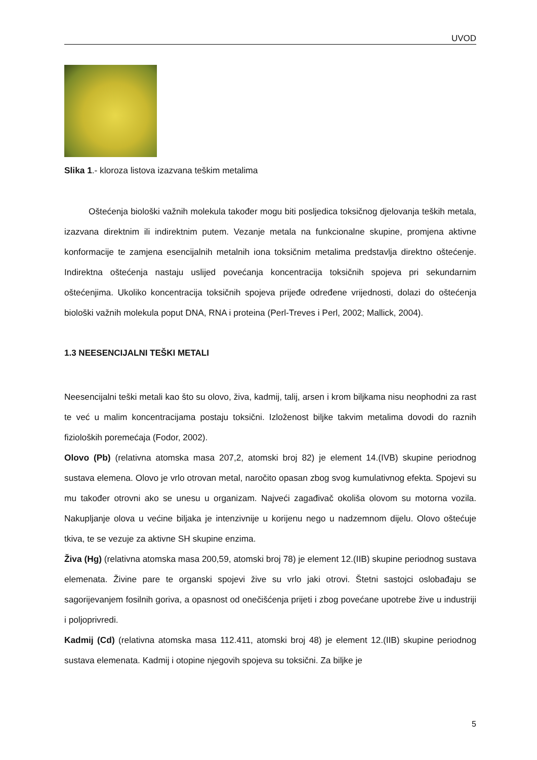UVOD
Slika 1.- kloroza listova izazvana teškim metalima
Oštećenja biološki važnih molekula također mogu biti posljedica toksičnog djelovanja teških metala, izazvana direktnim ili indirektnim putem. Vezanje metala na funkcionalne skupine, promjena aktivne konformacije te zamjena esencijalnih metalnih iona toksičnim metalima predstavlja direktno oštećenje. Indirektna oštećenja nastaju uslijed povećanja koncentracija toksičnih spojeva pri sekundarnim oštećenjima. Ukoliko koncentracija toksičnih spojeva prijeđe određene vrijednosti, dolazi do oštećenja biološki važnih molekula poput DNA, RNA i proteina (Perl-Treves i Perl, 2002; Mallick, 2004).
1.3 NEESENCIJALNI TEŠKI METALI
Neesencijalni teški metali kao što su olovo, živa, kadmij, talij, arsen i krom biljkama nisu neophodni za rast te već u malim koncentracijama postaju toksični. Izloženost biljke takvim metalima dovodi do raznih fizioloških poremećaja (Fodor, 2002).
Olovo (Pb) (relativna atomska masa 207,2, atomski broj 82) je element 14.(IVB) skupine periodnog sustava elemena. Olovo je vrlo otrovan metal, naročito opasan zbog svog kumulativnog efekta. Spojevi su mu također otrovni ako se unesu u organizam. Najveći zagađivač okoliša olovom su motorna vozila. Nakupljanje olova u većine biljaka je intenzivnije u korijenu nego u nadzemnom dijelu. Olovo oštećuje tkiva, te se vezuje za aktivne SH skupine enzima.
Živa (Hg) (relativna atomska masa 200,59, atomski broj 78) je element 12.(IIB) skupine periodnog sustava elemenata. Živine pare te organski spojevi žive su vrlo jaki otrovi. Štetni sastojci oslobađaju se sagorijevanjem fosilnih goriva, a opasnost od onečišćenja prijeti i zbog povećane upotrebe žive u industriji i poljoprivredi.
Kadmij (Cd) (relativna atomska masa 112.411, atomski broj 48) je element 12.(IIB) skupine periodnog sustava elemenata. Kadmij i otopine njegovih spojeva su toksični. Za biljke je
5